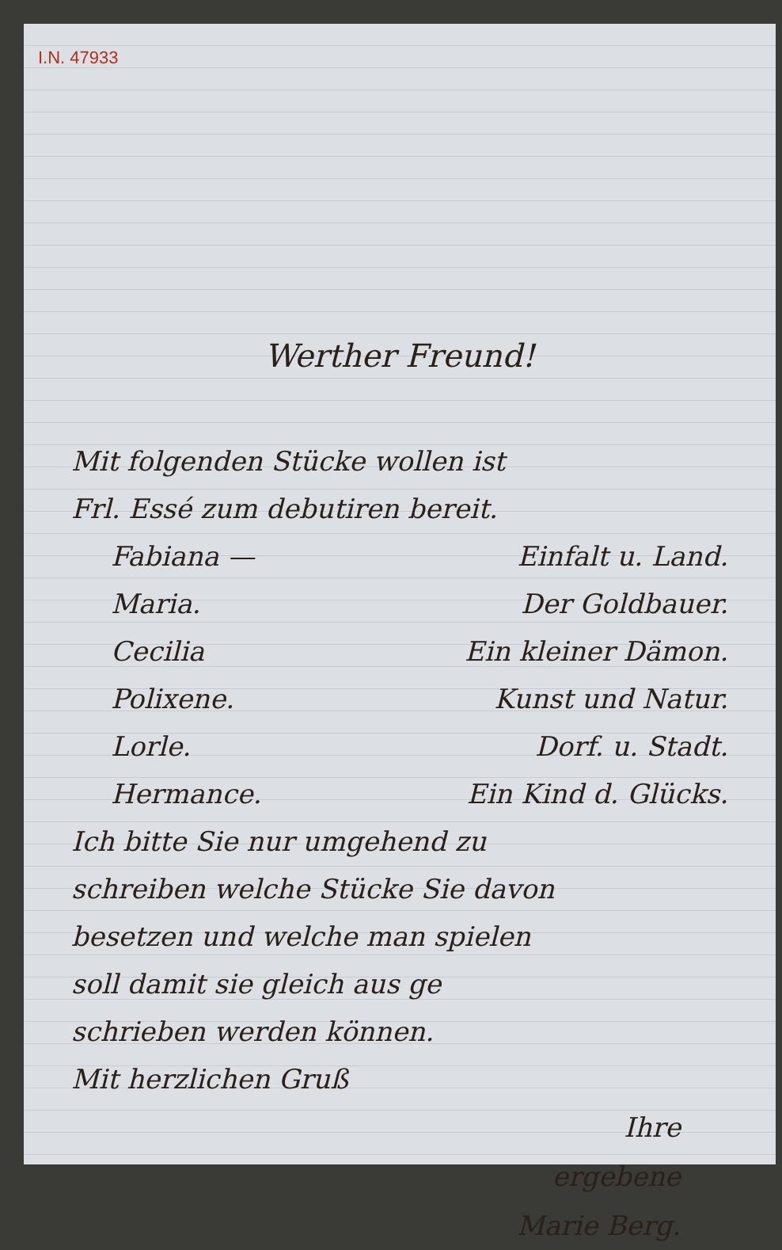I.N. 47933
Werther Freund!
Mit folgenden Stücke wollen ist
Frl. Essé zum debutiren bereit.
Fabiana — Einfalt u. Land.
Maria. Der Goldbauer.
Cecilia Ein kleiner Dämon.
Polixene. Kunst und Natur.
Lorle. Dorf. u. Stadt.
Hermance. Ein Kind d. Glücks.
Ich bitte Sie nur umgehend zu
schreiben welche Stücke Sie davon
besetzen und welche man spielen
soll damit sie gleich aus ge
schrieben werden können.
Mit herzlichen Gruß
Ihre
ergebene
Marie Berg.